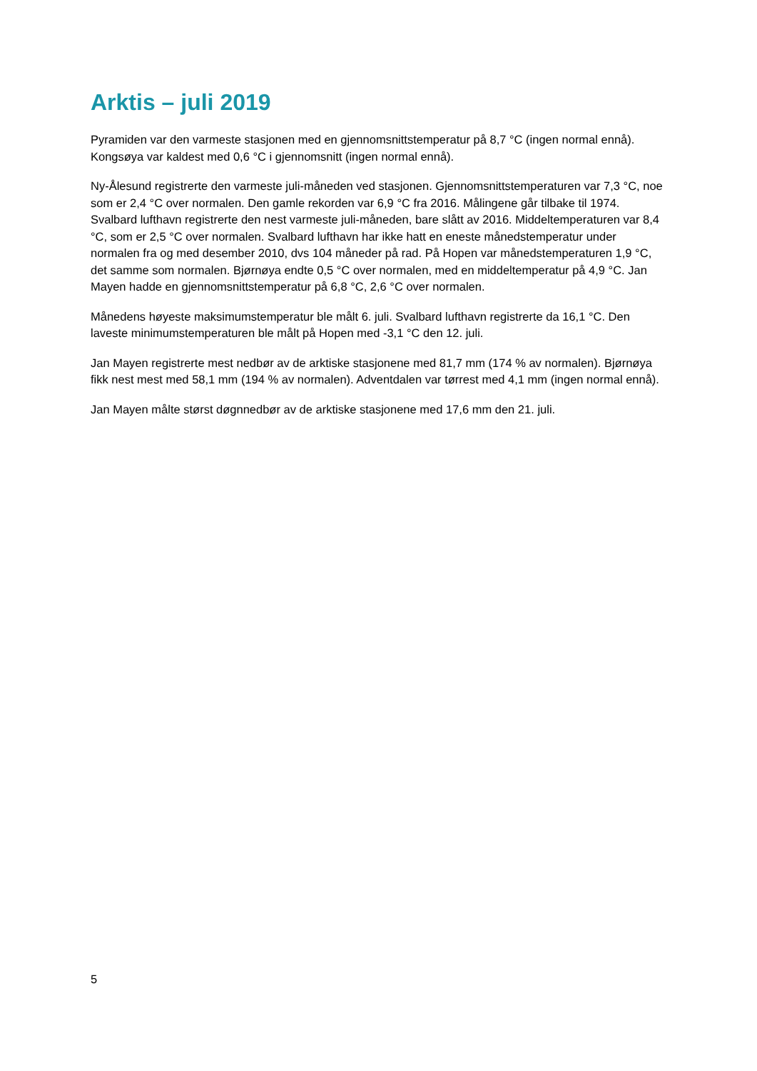Arktis – juli 2019
Pyramiden var den varmeste stasjonen med en gjennomsnittstemperatur på 8,7 °C (ingen normal ennå). Kongsøya var kaldest med 0,6 °C i gjennomsnitt (ingen normal ennå).
Ny-Ålesund registrerte den varmeste juli-måneden ved stasjonen. Gjennomsnittstemperaturen var 7,3 °C, noe som er 2,4 °C over normalen. Den gamle rekorden var 6,9 °C fra 2016. Målingene går tilbake til 1974. Svalbard lufthavn registrerte den nest varmeste juli-måneden, bare slått av 2016. Middeltemperaturen var 8,4 °C, som er 2,5 °C over normalen. Svalbard lufthavn har ikke hatt en eneste månedstemperatur under normalen fra og med desember 2010, dvs 104 måneder på rad. På Hopen var månedstemperaturen 1,9 °C, det samme som normalen. Bjørnøya endte 0,5 °C over normalen, med en middeltemperatur på 4,9 °C. Jan Mayen hadde en gjennomsnittstemperatur på 6,8 °C, 2,6 °C over normalen.
Månedens høyeste maksimumstemperatur ble målt 6. juli. Svalbard lufthavn registrerte da 16,1 °C. Den laveste minimumstemperaturen ble målt på Hopen med -3,1 °C den 12. juli.
Jan Mayen registrerte mest nedbør av de arktiske stasjonene med 81,7 mm (174 % av normalen). Bjørnøya fikk nest mest med 58,1 mm (194 % av normalen). Adventdalen var tørrest med 4,1 mm (ingen normal ennå).
Jan Mayen målte størst døgnnedbør av de arktiske stasjonene med 17,6 mm den 21. juli.
5